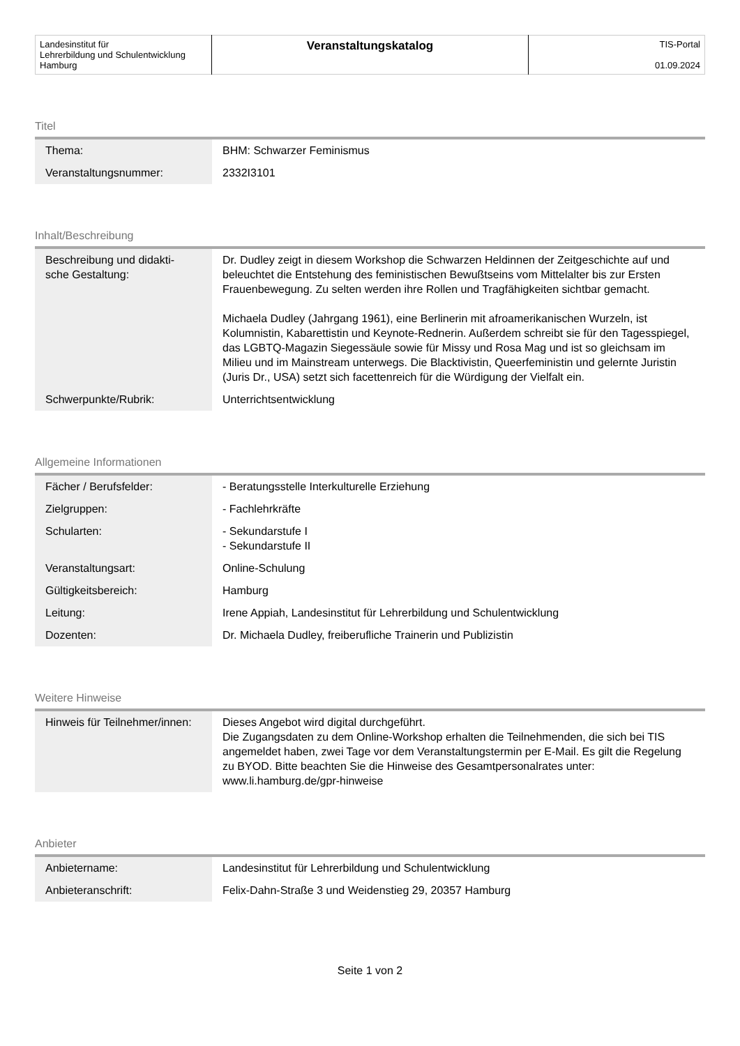| Landesinstitut für Lehrerbildung und Schulentwicklung Hamburg | Veranstaltungskatalog | TIS-Portal 01.09.2024 |
Titel
| Thema: | BHM: Schwarzer Feminismus |
| Veranstaltungsnummer: | 2332I3101 |
Inhalt/Beschreibung
| Beschreibung und didakti- sche Gestaltung: | Dr. Dudley zeigt in diesem Workshop die Schwarzen Heldinnen der Zeitgeschichte auf und beleuchtet die Entstehung des feministischen Bewußtseins vom Mittelalter bis zur Ersten Frauenbewegung. Zu selten werden ihre Rollen und Tragfähigkeiten sichtbar gemacht. Michaela Dudley (Jahrgang 1961), eine Berlinerin mit afroamerikanischen Wurzeln, ist Kolumnistin, Kabarettistin und Keynote-Rednerin. Außerdem schreibt sie für den Tagesspiegel, das LGBTQ-Magazin Siegessäule sowie für Missy und Rosa Mag und ist so gleichsam im Milieu und im Mainstream unterwegs. Die Blacktivistin, Queerfeministin und gelernte Juristin (Juris Dr., USA) setzt sich facettenreich für die Würdigung der Vielfalt ein. |
| Schwerpunkte/Rubrik: | Unterrichtsentwicklung |
Allgemeine Informationen
| Fächer / Berufsfelder: | - Beratungsstelle Interkulturelle Erziehung |
| Zielgruppen: | - Fachlehrkräfte |
| Schularten: | - Sekundarstufe I - Sekundarstufe II |
| Veranstaltungsart: | Online-Schulung |
| Gültigkeitsbereich: | Hamburg |
| Leitung: | Irene Appiah, Landesinstitut für Lehrerbildung und Schulentwicklung |
| Dozenten: | Dr. Michaela Dudley, freiberufliche Trainerin und Publizistin |
Weitere Hinweise
| Hinweis für Teilnehmer/innen: | Dieses Angebot wird digital durchgeführt. Die Zugangsdaten zu dem Online-Workshop erhalten die Teilnehmenden, die sich bei TIS angemeldet haben, zwei Tage vor dem Veranstaltungstermin per E-Mail. Es gilt die Regelung zu BYOD. Bitte beachten Sie die Hinweise des Gesamtpersonalrates unter: www.li.hamburg.de/gpr-hinweise |
Anbieter
| Anbietername: | Landesinstitut für Lehrerbildung und Schulentwicklung |
| Anbieteranschrift: | Felix-Dahn-Straße 3 und Weidenstieg 29, 20357 Hamburg |
Seite 1 von 2